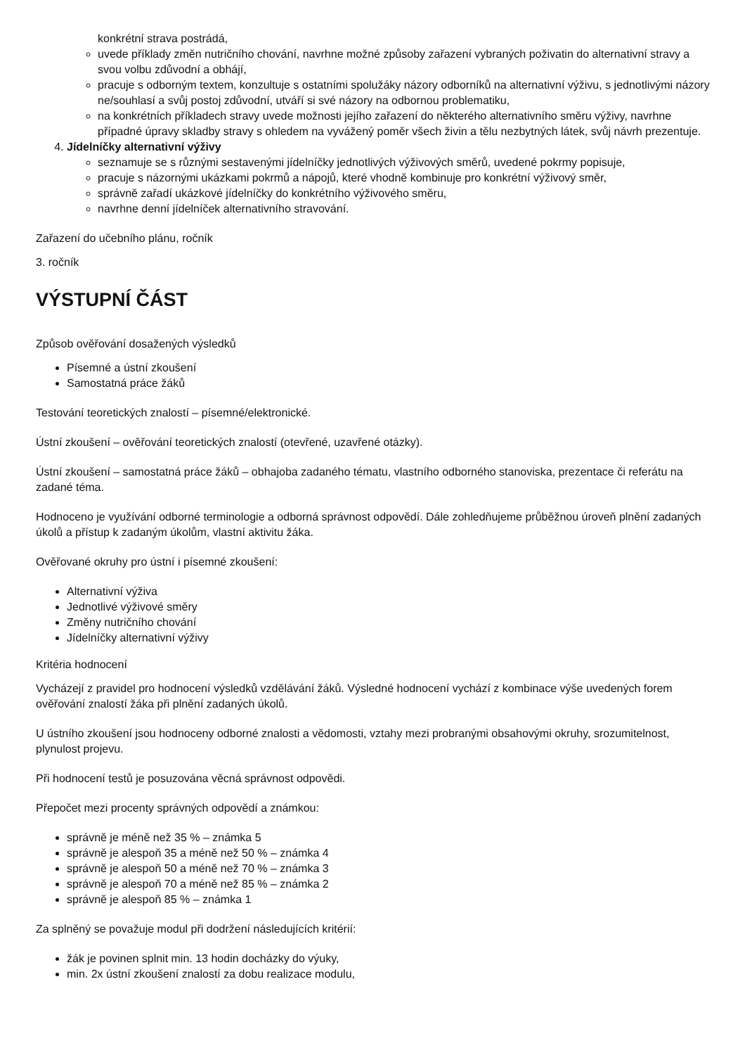konkrétní strava postrádá,
uvede příklady změn nutričního chování, navrhne možné způsoby zařazení vybraných poživatin do alternativní stravy a svou volbu zdůvodní a obhájí,
pracuje s odborným textem, konzultuje s ostatními spolužáky názory odborníků na alternativní výživu, s jednotlivými názory ne/souhlasí a svůj postoj zdůvodní, utváří si své názory na odbornou problematiku,
na konkrétních příkladech stravy uvede možnosti jejího zařazení do některého alternativního směru výživy, navrhne případné úpravy skladby stravy s ohledem na vyvážený poměr všech živin a tělu nezbytných látek, svůj návrh prezentuje.
4. Jídelníčky alternativní výživy
seznamuje se s různými sestavenými jídelníčky jednotlivých výživových směrů, uvedené pokrmy popisuje,
pracuje s názornými ukázkami pokrmů a nápojů, které vhodně kombinuje pro konkrétní výživový směr,
správně zařadí ukázkové jídelníčky do konkrétního výživového směru,
navrhne denní jídelníček alternativního stravování.
Zařazení do učebního plánu, ročník
3. ročník
VÝSTUPNÍ ČÁST
Způsob ověřování dosažených výsledků
Písemné a ústní zkoušení
Samostatná práce žáků
Testování teoretických znalostí – písemné/elektronické.
Ústní zkoušení – ověřování teoretických znalostí (otevřené, uzavřené otázky).
Ústní zkoušení – samostatná práce žáků – obhajoba zadaného tématu, vlastního odborného stanoviska, prezentace či referátu na zadané téma.
Hodnoceno je využívání odborné terminologie a odborná správnost odpovědí. Dále zohledňujeme průběžnou úroveň plnění zadaných úkolů a přístup k zadaným úkolům, vlastní aktivitu žáka.
Ověřované okruhy pro ústní i písemné zkoušení:
Alternativní výživa
Jednotlivé výživové směry
Změny nutričního chování
Jídelníčky alternativní výživy
Kritéria hodnocení
Vycházejí z pravidel pro hodnocení výsledků vzdělávání žáků. Výsledné hodnocení vychází z kombinace výše uvedených forem ověřování znalostí žáka při plnění zadaných úkolů.
U ústního zkoušení jsou hodnoceny odborné znalosti a vědomosti, vztahy mezi probranými obsahovými okruhy, srozumitelnost, plynulost projevu.
Při hodnocení testů je posuzována věcná správnost odpovědi.
Přepočet mezi procenty správných odpovědí a známkou:
správně je méně než 35 % – známka 5
správně je alespoň 35 a méně než 50 % – známka 4
správně je alespoň 50 a méně než 70 % – známka 3
správně je alespoň 70 a méně než 85 % – známka 2
správně je alespoň 85 % – známka 1
Za splněný se považuje modul při dodržení následujících kritérií:
žák je povinen splnit min. 13 hodin docházky do výuky,
min. 2x ústní zkoušení znalostí za dobu realizace modulu,